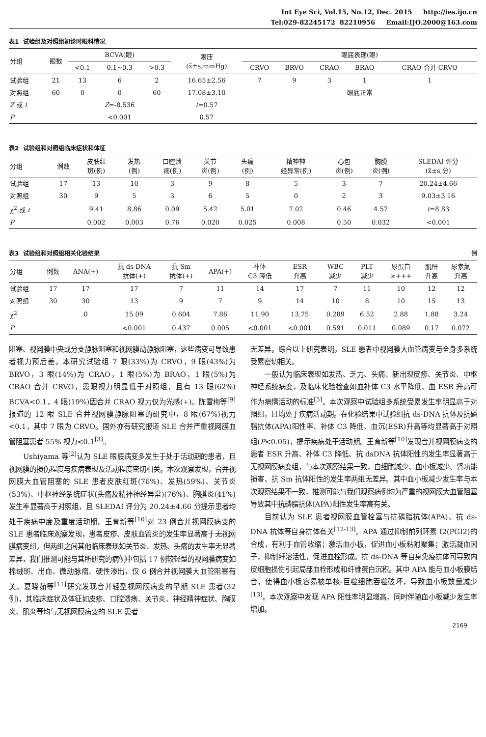Int Eye Sci, Vol.15, No.12, Dec. 2015 http://ies.ijo.cn
Tel:029-82245172 82210956 Email:IJO.2000@163.com
表1 试验组及对照组初诊时眼科情况
| 分组 | 眼数 | BCVA(眼) | | | 眼压 (x̄±s,mmHg) | 眼底表现(眼) | | | | |
| --- | --- | --- | --- | --- | --- | --- | --- | --- | --- | --- |
| | | <0.1 | 0.1~0.3 | >0.3 | | CRVO | BRVO | CRAO | BRAO | CRAO 合并 CRVO |
| 试验组 | 21 | 13 | 6 | 2 | 16.65±2.56 | 7 | 9 | 3 | 1 | 1 |
| 对照组 | 60 | 0 | 0 | 60 | 17.08±3.10 | 眼底正常 | | | | |
| Z 或 t | | Z =-8.536 | | | t =0.57 | | | | | |
| P | | <0.001 | | | 0.57 | | | | | |
表2 试验组和对照组临床症状和体征
| 分组 | 例数 | 皮肤红 斑(例) | 发热 (例) | 口腔溃 疡(例) | 关节 炎(例) | 头痛 (例) | 精神神 经异常(例) | 心包 炎(例) | 胸膜 炎(例) | SLEDAI 评分 (x̄±s,分) |
| --- | --- | --- | --- | --- | --- | --- | --- | --- | --- | --- |
| 试验组 | 17 | 13 | 10 | 3 | 9 | 8 | 5 | 3 | 7 | 20.24±4.66 |
| 对照组 | 30 | 9 | 5 | 3 | 6 | 5 | 0 | 2 | 3 | 9.03±3.16 |
| χ<sup>2</sup> 或 t | | 9.41 | 8.86 | 0.09 | 5.42 | 5.01 | 7.02 | 0.46 | 4.57 | t =8.83 |
| P | | 0.002 | 0.003 | 0.76 | 0.020 | 0.025 | 0.008 | 0.50 | 0.032 | <0.001 |
表3 试验组和对照组相关化验结果 例
| 分组 | 例数 | ANA(+) | 抗 ds-DNA 抗体(+) | 抗 Sm 抗体(+) | APA(+) | 补体 C3 降低 | ESR 升高 | WBC 减少 | PLT 减少 | 尿蛋白 ≥+++ | 肌酐 升高 | 尿素氮 升高 |
| --- | --- | --- | --- | --- | --- | --- | --- | --- | --- | --- | --- | --- |
| 试验组 | 17 | 17 | 17 | 7 | 11 | 14 | 17 | 7 | 11 | 10 | 12 | 12 |
| 对照组 | 30 | 30 | 13 | 9 | 7 | 9 | 14 | 10 | 8 | 10 | 15 | 13 |
| χ<sup>2</sup> | | 0 | 15.09 | 0.604 | 7.86 | 11.90 | 13.75 | 0.289 | 6.52 | 2.88 | 1.88 | 3.24 |
| P | | | <0.001 | 0.437 | 0.005 | <0.001 | <0.001 | 0.591 | 0.011 | 0.089 | 0.17 | 0.072 |
阻塞、视网膜中央或分支静脉阻塞和视网膜动静脉阻塞，这些病变可导致患者视力预后差。本研究试验组 7 眼(33%)为 CRVO，9 眼(43%)为 BRVO，3 眼(14%)为 CRAO，1 眼(5%)为 BRAO，1 眼(5%)为 CRAO 合并 CRVO，患眼视力明显低于对照组，且有 13 眼(62%) BCVA<0.1，4 眼(19%)因合并 CRAO 视力仅为光感(+)。陈雪梅等<sup>[9]</sup>报道的 12 眼 SLE 合并视网膜静脉阻塞的研究中，8 眼(67%)视力<0.1，其中 7 眼为 CRVO。国外亦有研究报道 SLE 合并严重视网膜血管阻塞患者 55% 视力<0.1<sup>[3]</sup>。
Ushiyama 等<sup>[2]</sup>认为 SLE 眼底病变多发生于处于活动期的患者，且视网膜的损伤程度与疾病表现及活动程度密切相关。本次观察发现，合并视网膜大血管阻塞的 SLE 患者皮肤红斑(76%)、发热(59%)、关节炎(53%)、中枢神经系统症状(头痛及精神神经异常)(76%)、胸膜炎(41%)发生率显著高于对照组，且 SLEDAI 评分为 20.24±4.66 分提示患者均处于疾病中度及重度活动期。王育新等<sup>[10]</sup>对 23 例合并视网膜病变的 SLE 患者临床观察发现，患者皮疹、皮肤血管炎的发生率显著高于无视网膜病变组，但两组之间其他临床表现如关节炎、发热、头痛的发生率无显著差异，我们推测可能与其所研究的病例中包括 17 例较轻型的视网膜病变如棉绒斑、出血、微动脉瘤、硬性渗出，仅 6 例合并视网膜大血管阻塞有关。夏晓茹等<sup>[11]</sup>研究发现合并轻型视网膜病变的早期 SLE 患者(32 例)，其临床症状及体征如皮疹、口腔溃疡、关节炎、神经精神症状、胸膜炎、肌炎等均与无视网膜病变的 SLE 患者
无差异。综合以上研究表明，SLE 患者中视网膜大血管病变与全身多系统受累密切相关。
一般认为临床表现如发热、乏力、头痛、新出现皮疹、关节炎、中枢神经系统病变，及临床化验检查如血补体 C3 水平降低、血 ESR 升高可作为病情活动的标准<sup>[5]</sup>。本次观察中试验组多系统受累发生率明显高于对照组，且均处于疾病活动期。在化验结果中试验组抗 ds-DNA 抗体及抗磷脂抗体(APA)阳性率、补体 C3 降低、血沉(ESR)升高等均显著高于对照组(P<0.05)，提示疾病处于活动期。王育新等<sup>[10]</sup>发现合并视网膜病变的患者 ESR 升高、补体 C3 降低、抗 dsDNA 抗体阳性的发生率显著高于无视网膜病变组，与本次观察结果一致，白细胞减少、血小板减少、肾功能损害、抗 Sm 抗体阳性的发生率两组无差异。其中血小板减少发生率与本次观察结果不一致，推测可能与我们观察病例均为严重的视网膜大血管阻塞导致其中抗磷脂抗体(APA)阳性发生率高有关。
目前认为 SLE 患者视网膜血管栓塞与抗磷脂抗体(APA)、抗 ds-DNA 抗体等自身抗体有关<sup>[12-13]</sup>。APA 通过抑制前列环素 I2(PGI2)的合成，有利于血管收缩；激活血小板，促进血小板粘附聚集；激活凝血因子，抑制纤溶活性，促进血栓形成。抗 ds-DNA 等自身免疫抗体可导致内皮细胞损伤引起局部血栓形成和纤维蛋白沉积。其中 APA 能与血小板膜结合，使得血小板容易被单核-巨噬细胞吞噬破坏，导致血小板数量减少<sup>[13]</sup>。本次观察中发现 APA 阳性率明显增高，同时伴随血小板减少发生率增加。
2169